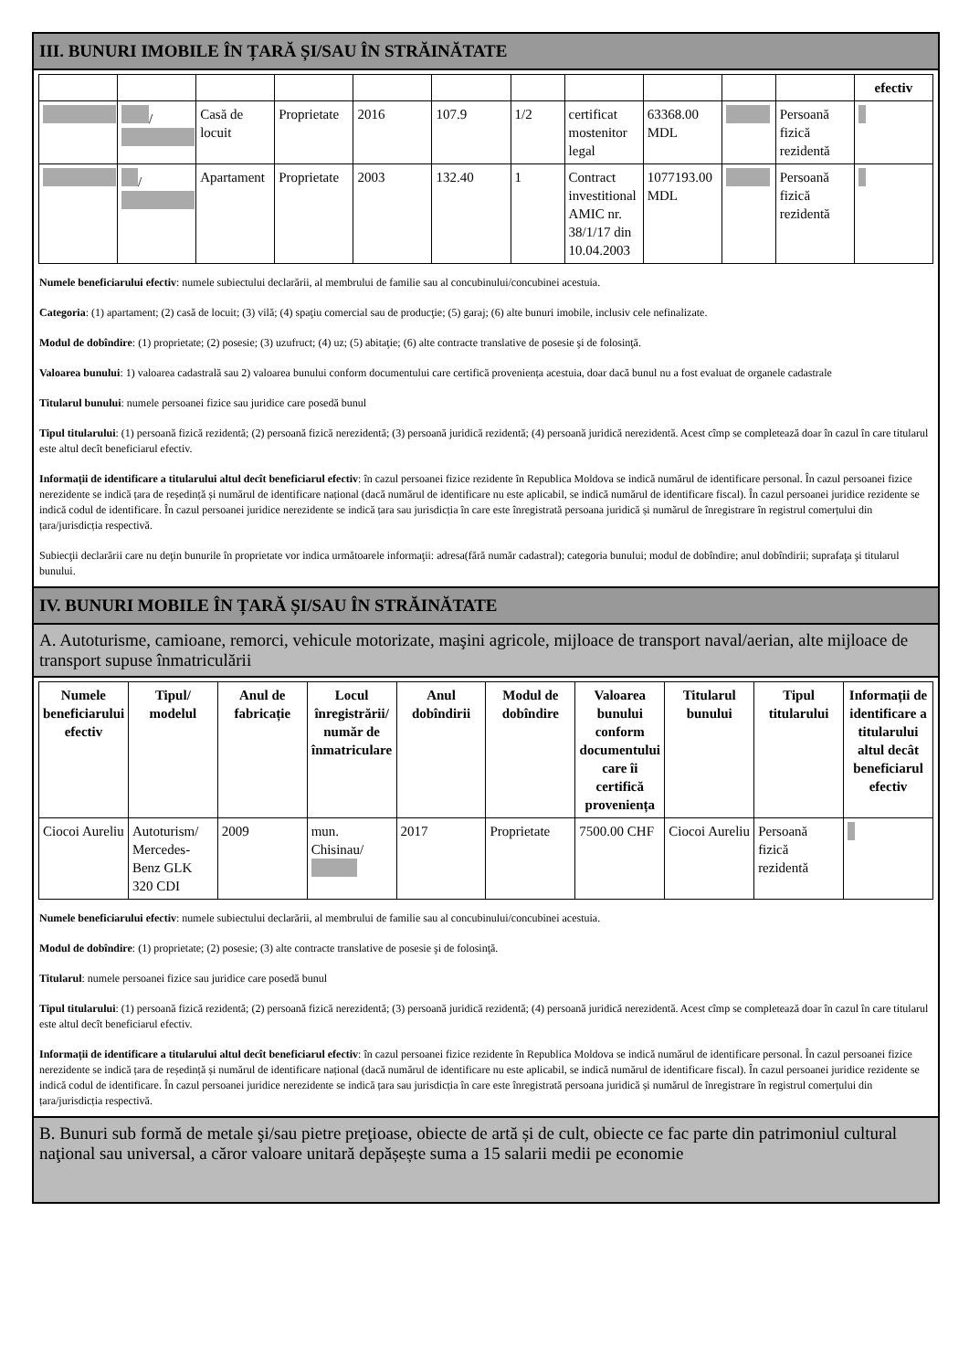III. BUNURI IMOBILE ÎN ȚARĂ ȘI/SAU ÎN STRĂINĂTATE
| | | | | | | | | | | | efectiv |
| | / | Casă de locuit | Proprietate | 2016 | 107.9 | 1/2 | certificat mostenitor legal | 63368.00 MDL | | Persoană fizică rezidentă | |
| | / | Apartament | Proprietate | 2003 | 132.40 | 1 | Contract investitional AMIC nr. 38/1/17 din 10.04.2003 | 1077193.00 MDL | | Persoană fizică rezidentă | |
Numele beneficiarului efectiv: numele subiectului declarării, al membrului de familie sau al concubinului/concubinei acestuia.
Categoria: (1) apartament; (2) casă de locuit; (3) vilă; (4) spaţiu comercial sau de producţie; (5) garaj; (6) alte bunuri imobile, inclusiv cele nefinalizate.
Modul de dobîndire: (1) proprietate; (2) posesie; (3) uzufruct; (4) uz; (5) abitaţie; (6) alte contracte translative de posesie şi de folosinţă.
Valoarea bunului: 1) valoarea cadastrală sau 2) valoarea bunului conform documentului care certifică proveniența acestuia, doar dacă bunul nu a fost evaluat de organele cadastrale
Titularul bunului: numele persoanei fizice sau juridice care posedă bunul
Tipul titularului: (1) persoană fizică rezidentă; (2) persoană fizică nerezidentă; (3) persoană juridică rezidentă; (4) persoană juridică nerezidentă. Acest cîmp se completează doar în cazul în care titularul este altul decît beneficiarul efectiv.
Informații de identificare a titularului altul decît beneficiarul efectiv: în cazul persoanei fizice rezidente în Republica Moldova se indică numărul de identificare personal. În cazul persoanei fizice nerezidente se indică țara de reședință și numărul de identificare național (dacă numărul de identificare nu este aplicabil, se indică numărul de identificare fiscal). În cazul persoanei juridice rezidente se indică codul de identificare. În cazul persoanei juridice nerezidente se indică țara sau jurisdicția în care este înregistrată persoana juridică și numărul de înregistrare în registrul comerțului din țara/jurisdicția respectivă.
Subiecţii declarării care nu deţin bunurile în proprietate vor indica următoarele informaţii: adresa(fără număr cadastral); categoria bunului; modul de dobîndire; anul dobîndirii; suprafaţa şi titularul bunului.
IV. BUNURI MOBILE ÎN ȚARĂ ȘI/SAU ÎN STRĂINĂTATE
A. Autoturisme, camioane, remorci, vehicule motorizate, maşini agricole, mijloace de transport naval/aerian, alte mijloace de transport supuse înmatriculării
| Numele beneficiarului efectiv | Tipul/ modelul | Anul de fabricație | Locul înregistrării/ număr de înmatriculare | Anul dobîndirii | Modul de dobîndire | Valoarea bunului conform documentului care îi certifică proveniența | Titularul bunului | Tipul titularului | Informații de identificare a titularului altul decât beneficiarul efectiv |
| --- | --- | --- | --- | --- | --- | --- | --- | --- | --- |
| Ciocoi Aureliu | Autoturism/ Mercedes-Benz GLK 320 CDI | 2009 | mun. Chisinau/ | 2017 | Proprietate | 7500.00 CHF | Ciocoi Aureliu | Persoană fizică rezidentă | |
Numele beneficiarului efectiv: numele subiectului declarării, al membrului de familie sau al concubinului/concubinei acestuia.
Modul de dobîndire: (1) proprietate; (2) posesie; (3) alte contracte translative de posesie şi de folosinţă.
Titularul: numele persoanei fizice sau juridice care posedă bunul
Tipul titularului: (1) persoană fizică rezidentă; (2) persoană fizică nerezidentă; (3) persoană juridică rezidentă; (4) persoană juridică nerezidentă. Acest cîmp se completează doar în cazul în care titularul este altul decît beneficiarul efectiv.
Informații de identificare a titularului altul decît beneficiarul efectiv: în cazul persoanei fizice rezidente în Republica Moldova se indică numărul de identificare personal. În cazul persoanei fizice nerezidente se indică țara de reședință și numărul de identificare național (dacă numărul de identificare nu este aplicabil, se indică numărul de identificare fiscal). În cazul persoanei juridice rezidente se indică codul de identificare. În cazul persoanei juridice nerezidente se indică țara sau jurisdicția în care este înregistrată persoana juridică și numărul de înregistrare în registrul comerțului din țara/jurisdicția respectivă.
B. Bunuri sub formă de metale şi/sau pietre preţioase, obiecte de artă și de cult, obiecte ce fac parte din patrimoniul cultural naţional sau universal, a căror valoare unitară depășește suma a 15 salarii medii pe economie